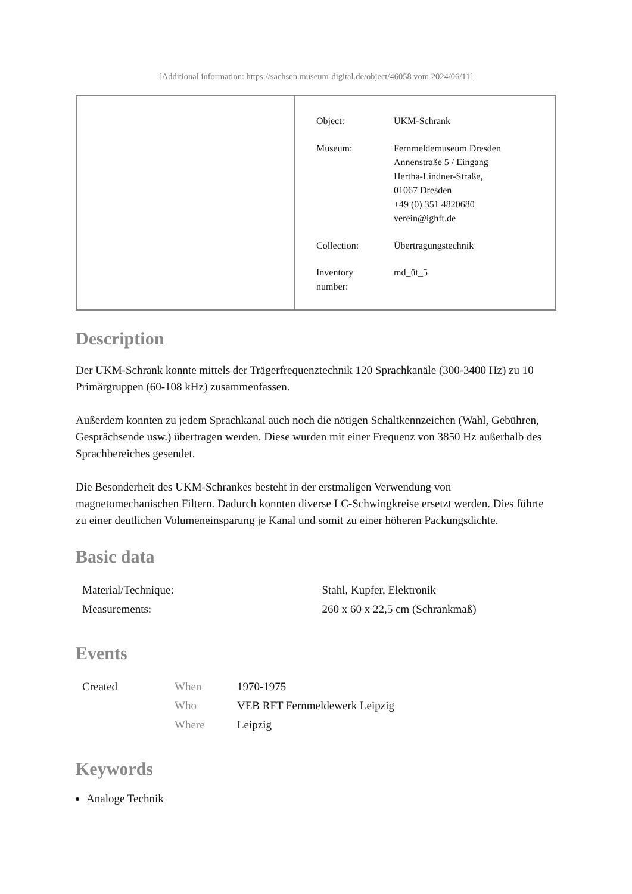[Additional information: https://sachsen.museum-digital.de/object/46058 vom 2024/06/11]
| Object: | UKM-Schrank |
| Museum: | Fernmeldemuseum Dresden Annenstraße 5 / Eingang Hertha-Lindner-Straße, 01067 Dresden +49 (0) 351 4820680 verein@ighft.de |
| Collection: | Übertragungstechnik |
| Inventory number: | md_üt_5 |
Description
Der UKM-Schrank konnte mittels der Trägerfrequenztechnik 120 Sprachkanäle (300-3400 Hz) zu 10 Primärgruppen (60-108 kHz) zusammenfassen.
Außerdem konnten zu jedem Sprachkanal auch noch die nötigen Schaltkennzeichen (Wahl, Gebühren, Gesprächsende usw.) übertragen werden. Diese wurden mit einer Frequenz von 3850 Hz außerhalb des Sprachbereiches gesendet.
Die Besonderheit des UKM-Schrankes besteht in der erstmaligen Verwendung von magnetomechanischen Filtern. Dadurch konnten diverse LC-Schwingkreise ersetzt werden. Dies führte zu einer deutlichen Volumeneinsparung je Kanal und somit zu einer höheren Packungsdichte.
Basic data
| Material/Technique: | Stahl, Kupfer, Elektronik |
| Measurements: | 260 x 60 x 22,5 cm (Schrankmaß) |
Events
| Created | When | 1970-1975 |
| | Who | VEB RFT Fernmeldewerk Leipzig |
| | Where | Leipzig |
Keywords
Analoge Technik